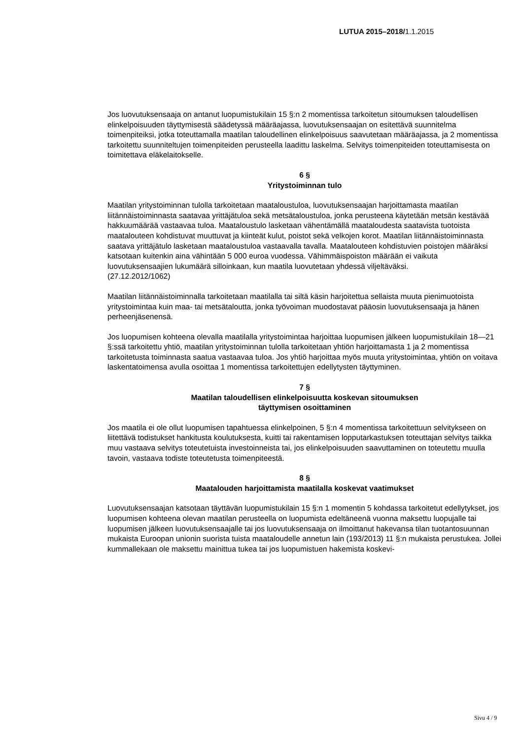LUTUA 2015–2018/1.1.2015
Jos luovutuksensaaja on antanut luopumistukilain 15 §:n 2 momentissa tarkoitetun sitoumuksen taloudellisen elinkelpoisuuden täyttymisestä säädetyssä määräajassa, luovutuksensaajan on esitettävä suunnitelma toimenpiteiksi, jotka toteuttamalla maatilan taloudellinen elinkelpoisuus saavutetaan määräajassa, ja 2 momentissa tarkoitettu suunniteltujen toimenpiteiden perusteella laadittu laskelma. Selvitys toimenpiteiden toteuttamisesta on toimitettava eläkelaitokselle.
6 §
Yritystoiminnan tulo
Maatilan yritystoiminnan tulolla tarkoitetaan maataloustuloa, luovutuksensaajan harjoittamasta maatilan liitännäistoiminnasta saatavaa yrittäjätuloa sekä metsätaloustuloa, jonka perusteena käytetään metsän kestävää hakkuumäärää vastaavaa tuloa. Maataloustulo lasketaan vähentämällä maataloudesta saatavista tuotoista maatalouteen kohdistuvat muuttuvat ja kiinteät kulut, poistot sekä velkojen korot. Maatilan liitännäistoiminnasta saatava yrittäjätulo lasketaan maataloustuloa vastaavalla tavalla. Maatalouteen kohdistuvien poistojen määräksi katsotaan kuitenkin aina vähintään 5 000 euroa vuodessa. Vähimmäispoiston määrään ei vaikuta luovutuksensaajien lukumäärä silloinkaan, kun maatila luovutetaan yhdessä viljeltäväksi.
(27.12.2012/1062)
Maatilan liitännäistoiminnalla tarkoitetaan maatilalla tai siltä käsin harjoitettua sellaista muuta pienimuotoista yritystoimintaa kuin maa- tai metsätaloutta, jonka työvoiman muodostavat pääosin luovutuksensaaja ja hänen perheenjäsenensä.
Jos luopumisen kohteena olevalla maatilalla yritystoimintaa harjoittaa luopumisen jälkeen luopumistukilain 18—21 §:ssä tarkoitettu yhtiö, maatilan yritystoiminnan tulolla tarkoitetaan yhtiön harjoittamasta 1 ja 2 momentissa tarkoitetusta toiminnasta saatua vastaavaa tuloa. Jos yhtiö harjoittaa myös muuta yritystoimintaa, yhtiön on voitava laskentatoimensa avulla osoittaa 1 momentissa tarkoitettujen edellytysten täyttyminen.
7 §
Maatilan taloudellisen elinkelpoisuutta koskevan sitoumuksen
täyttymisen osoittaminen
Jos maatila ei ole ollut luopumisen tapahtuessa elinkelpoinen, 5 §:n 4 momentissa tarkoitettuun selvitykseen on liitettävä todistukset hankitusta koulutuksesta, kuitti tai rakentamisen lopputarkastuksen toteuttajan selvitys taikka muu vastaava selvitys toteutetuista investoinneista tai, jos elinkelpoisuuden saavuttaminen on toteutettu muulla tavoin, vastaava todiste toteutetusta toimenpiteestä.
8 §
Maatalouden harjoittamista maatilalla koskevat vaatimukset
Luovutuksensaajan katsotaan täyttävän luopumistukilain 15 §:n 1 momentin 5 kohdassa tarkoitetut edellytykset, jos luopumisen kohteena olevan maatilan perusteella on luopumista edeltäneenä vuonna maksettu luopujalle tai luopumisen jälkeen luovutuksensaajalle tai jos luovutuksensaaja on ilmoittanut hakevansa tilan tuotantosuunnan mukaista Euroopan unionin suorista tuista maataloudelle annetun lain (193/2013) 11 §:n mukaista perustukea. Jollei kummallekaan ole maksettu mainittua tukea tai jos luopumistuen hakemista koskevi-
Sivu 4 / 9